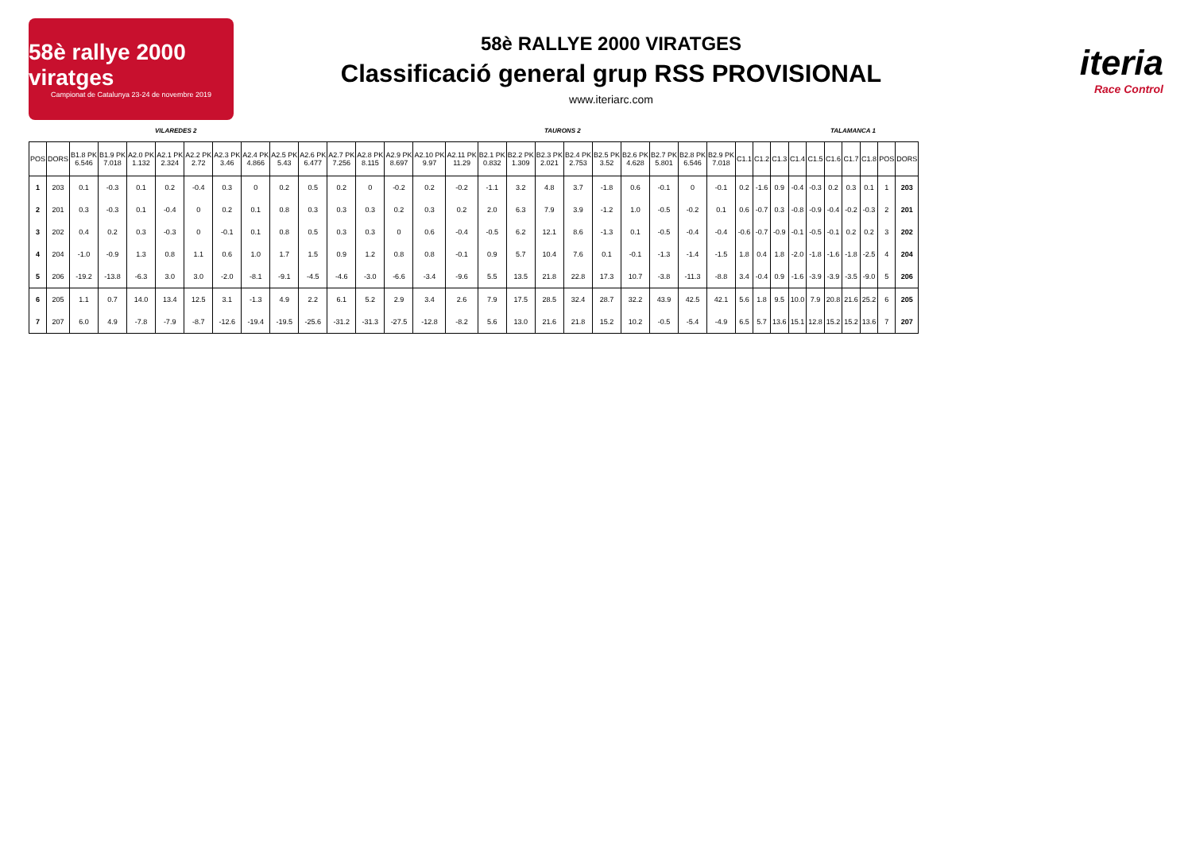58è rallye 2000 viratges
Campionat de Catalunya 23-24 de novembre 2019
58è RALLYE 2000 VIRATGES
Classificació general grup RSS PROVISIONAL
www.iteriarc.com
iteria
Race Control
VILAREDES 2 TAURONS 2 TALAMANCA 1
| POS | DORS | B1.8 PK 6.546 | B1.9 PK 7.018 | A2.0 PK 1.132 | A2.1 PK 2.324 | A2.2 PK 2.72 | A2.3 PK 3.46 | A2.4 PK 4.866 | A2.5 PK 5.43 | A2.6 PK 6.477 | A2.7 PK 7.256 | A2.8 PK 8.115 | A2.9 PK 8.697 | A2.10 PK 9.97 | A2.11 PK 11.29 | B2.1 PK 0.832 | B2.2 PK 1.309 | B2.3 PK 2.021 | B2.4 PK 2.753 | B2.5 PK 3.52 | B2.6 PK 4.628 | B2.7 PK 5.801 | B2.8 PK 6.546 | B2.9 PK 7.018 | C1.1 | C1.2 | C1.3 | C1.4 | C1.5 | C1.6 | C1.7 | C1.8 | POS | DORS |
| --- | --- | --- | --- | --- | --- | --- | --- | --- | --- | --- | --- | --- | --- | --- | --- | --- | --- | --- | --- | --- | --- | --- | --- | --- | --- | --- | --- | --- | --- | --- | --- | --- | --- | --- |
| 1 | 203 | 0.1 | -0.3 | 0.1 | 0.2 | -0.4 | 0.3 | 0 | 0.2 | 0.5 | 0.2 | 0 | -0.2 | 0.2 | -0.2 | -1.1 | 3.2 | 4.8 | 3.7 | -1.8 | 0.6 | -0.1 | 0 | -0.1 | 0.2 | -1.6 | 0.9 | -0.4 | -0.3 | 0.2 | 0.3 | 0.1 | 1 | 203 |
| 2 | 201 | 0.3 | -0.3 | 0.1 | -0.4 | 0 | 0.2 | 0.1 | 0.8 | 0.3 | 0.3 | 0.3 | 0.2 | 0.3 | 0.2 | 2.0 | 6.3 | 7.9 | 3.9 | -1.2 | 1.0 | -0.5 | -0.2 | 0.1 | 0.6 | -0.7 | 0.3 | -0.8 | -0.9 | -0.4 | -0.2 | -0.3 | 2 | 201 |
| 3 | 202 | 0.4 | 0.2 | 0.3 | -0.3 | 0 | -0.1 | 0.1 | 0.8 | 0.5 | 0.3 | 0.3 | 0 | 0.6 | -0.4 | -0.5 | 6.2 | 12.1 | 8.6 | -1.3 | 0.1 | -0.5 | -0.4 | -0.4 | -0.6 | -0.7 | -0.9 | -0.1 | -0.5 | -0.1 | 0.2 | 0.2 | 3 | 202 |
| 4 | 204 | -1.0 | -0.9 | 1.3 | 0.8 | 1.1 | 0.6 | 1.0 | 1.7 | 1.5 | 0.9 | 1.2 | 0.8 | 0.8 | -0.1 | 0.9 | 5.7 | 10.4 | 7.6 | 0.1 | -0.1 | -1.3 | -1.4 | -1.5 | 1.8 | 0.4 | 1.8 | -2.0 | -1.8 | -1.6 | -1.8 | -2.5 | 4 | 204 |
| 5 | 206 | -19.2 | -13.8 | -6.3 | 3.0 | 3.0 | -2.0 | -8.1 | -9.1 | -4.5 | -4.6 | -3.0 | -6.6 | -3.4 | -9.6 | 5.5 | 13.5 | 21.8 | 22.8 | 17.3 | 10.7 | -3.8 | -11.3 | -8.8 | 3.4 | -0.4 | 0.9 | -1.6 | -3.9 | -3.9 | -3.5 | -9.0 | 5 | 206 |
| 6 | 205 | 1.1 | 0.7 | 14.0 | 13.4 | 12.5 | 3.1 | -1.3 | 4.9 | 2.2 | 6.1 | 5.2 | 2.9 | 3.4 | 2.6 | 7.9 | 17.5 | 28.5 | 32.4 | 28.7 | 32.2 | 43.9 | 42.5 | 42.1 | 5.6 | 1.8 | 9.5 | 10.0 | 7.9 | 20.8 | 21.6 | 25.2 | 6 | 205 |
| 7 | 207 | 6.0 | 4.9 | -7.8 | -7.9 | -8.7 | -12.6 | -19.4 | -19.5 | -25.6 | -31.2 | -31.3 | -27.5 | -12.8 | -8.2 | 5.6 | 13.0 | 21.6 | 21.8 | 15.2 | 10.2 | -0.5 | -5.4 | -4.9 | 6.5 | 5.7 | 13.6 | 15.1 | 12.8 | 15.2 | 15.2 | 13.6 | 7 | 207 |